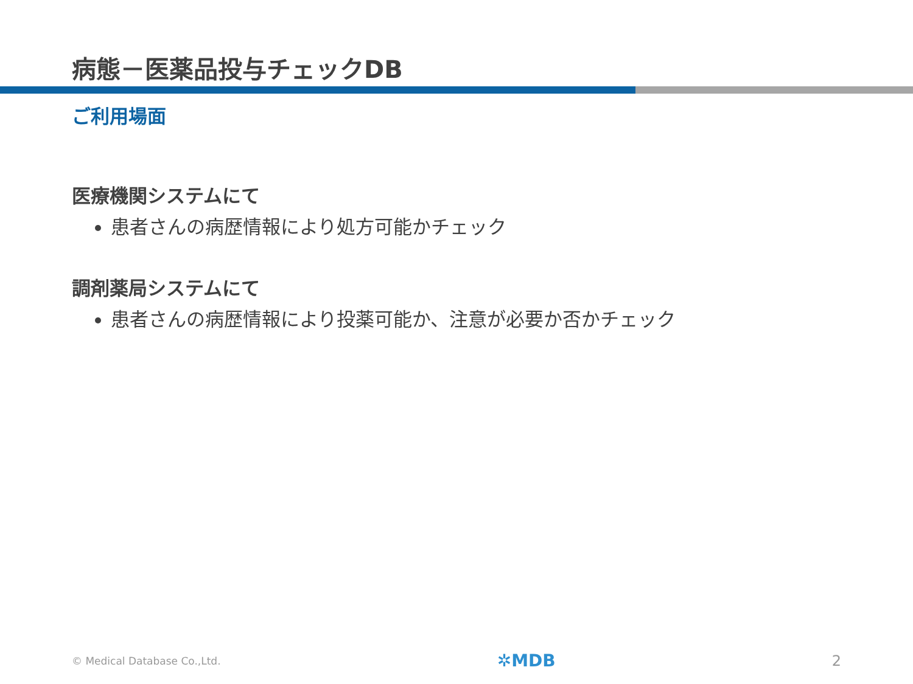病態－医薬品投与チェックDB
ご利用場面
医療機関システムにて
患者さんの病歴情報により処方可能かチェック
調剤薬局システムにて
患者さんの病歴情報により投薬可能か、注意が必要か否かチェック
© Medical Database Co.,Ltd. ✲MDB 2